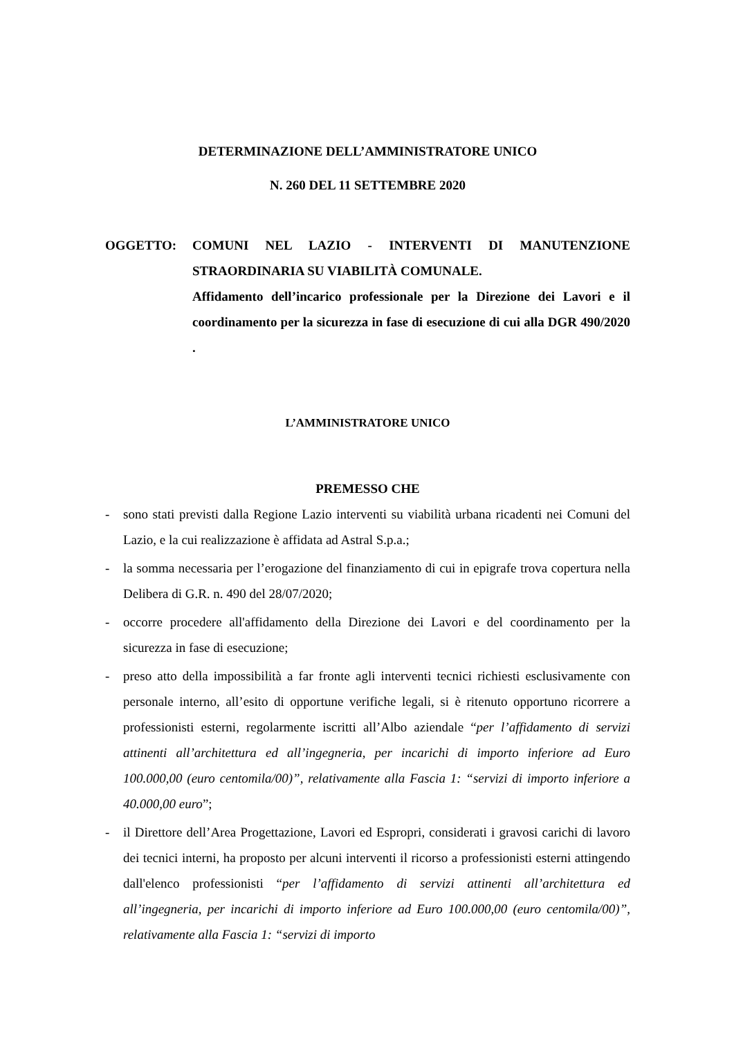DETERMINAZIONE DELL’AMMINISTRATORE UNICO
N. 260 DEL 11 SETTEMBRE 2020
OGGETTO: COMUNI NEL LAZIO - INTERVENTI DI MANUTENZIONE STRAORDINARIA SU VIABILITÀ COMUNALE.
Affidamento dell’incarico professionale per la Direzione dei Lavori e il coordinamento per la sicurezza in fase di esecuzione di cui alla DGR 490/2020 .
L’AMMINISTRATORE UNICO
PREMESSO CHE
- sono stati previsti dalla Regione Lazio interventi su viabilità urbana ricadenti nei Comuni del Lazio, e la cui realizzazione è affidata ad Astral S.p.a.;
- la somma necessaria per l’erogazione del finanziamento di cui in epigrafe trova copertura nella Delibera di G.R. n. 490 del 28/07/2020;
- occorre procedere all'affidamento della Direzione dei Lavori e del coordinamento per la sicurezza in fase di esecuzione;
- preso atto della impossibilità a far fronte agli interventi tecnici richiesti esclusivamente con personale interno, all’esito di opportune verifiche legali, si è ritenuto opportuno ricorrere a professionisti esterni, regolarmente iscritti all’Albo aziendale “per l’affidamento di servizi attinenti all’architettura ed all’ingegneria, per incarichi di importo inferiore ad Euro 100.000,00 (euro centomila/00)”, relativamente alla Fascia 1: “servizi di importo inferiore a 40.000,00 euro”;
- il Direttore dell’Area Progettazione, Lavori ed Espropri, considerati i gravosi carichi di lavoro dei tecnici interni, ha proposto per alcuni interventi il ricorso a professionisti esterni attingendo dall'elenco professionisti “per l’affidamento di servizi attinenti all’architettura ed all’ingegneria, per incarichi di importo inferiore ad Euro 100.000,00 (euro centomila/00)”, relativamente alla Fascia 1: “servizi di importo